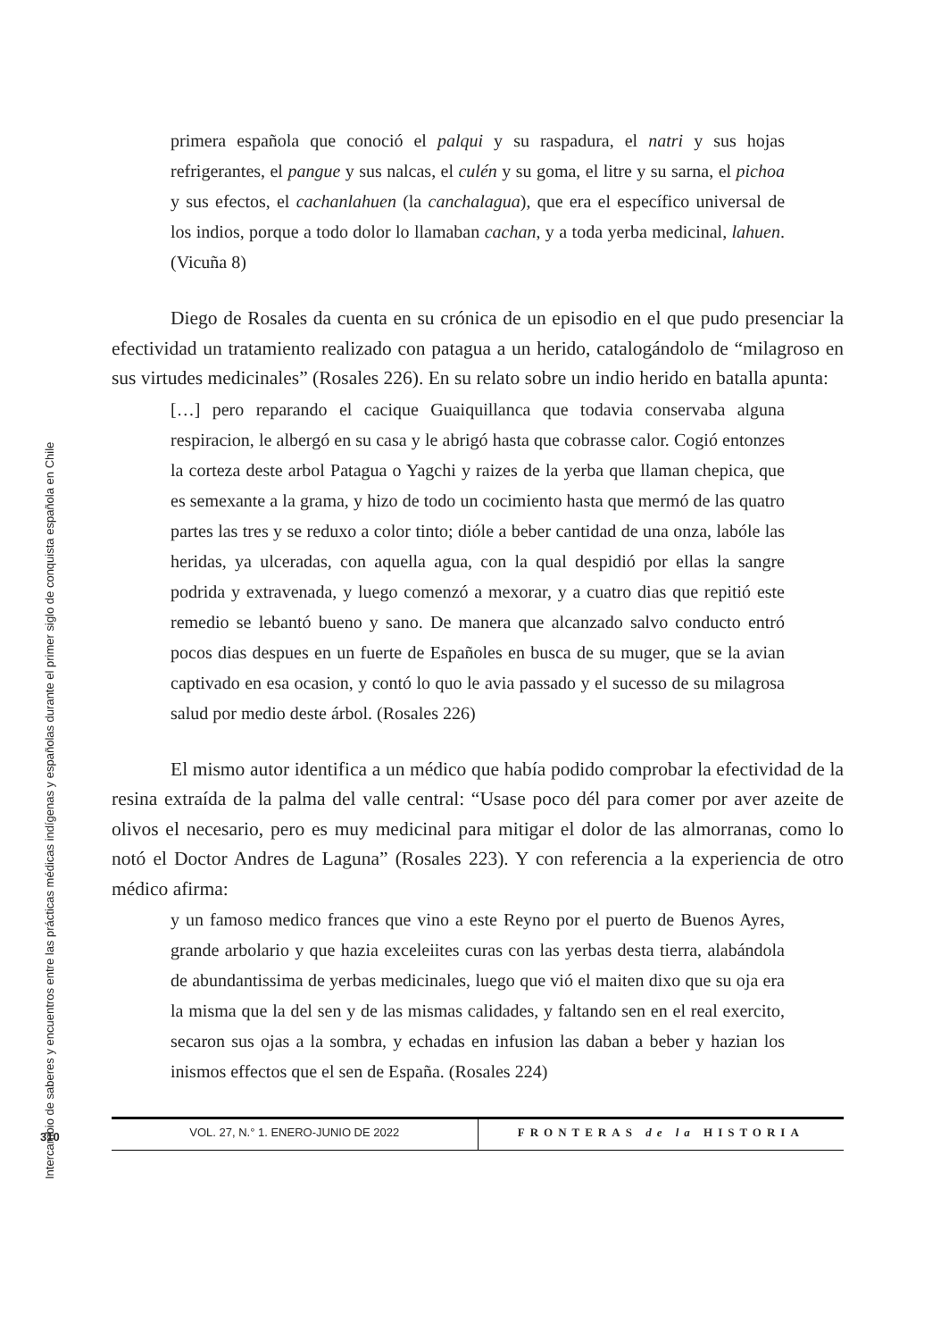Intercambio de saberes y encuentros entre las prácticas médicas indígenas y españolas durante el primer siglo de conquista española en Chile
primera española que conoció el palqui y su raspadura, el natri y sus hojas refrigerantes, el pangue y sus nalcas, el culén y su goma, el litre y su sarna, el pichoa y sus efectos, el cachanlahuen (la canchalagua), que era el específico universal de los indios, porque a todo dolor lo llamaban cachan, y a toda yerba medicinal, lahuen. (Vicuña 8)
Diego de Rosales da cuenta en su crónica de un episodio en el que pudo presenciar la efectividad un tratamiento realizado con patagua a un herido, catalogándolo de “milagroso en sus virtudes medicinales” (Rosales 226). En su relato sobre un indio herido en batalla apunta:
[…] pero reparando el cacique Guaiquillanca que todavia conservaba alguna respiracion, le albergó en su casa y le abrigó hasta que cobrasse calor. Cogió entonzes la corteza deste arbol Patagua o Yagchi y raizes de la yerba que llaman chepica, que es semexante a la grama, y hizo de todo un cocimiento hasta que mermó de las quatro partes las tres y se reduxo a color tinto; dióle a beber cantidad de una onza, labóle las heridas, ya ulceradas, con aquella agua, con la qual despidió por ellas la sangre podrida y extravenada, y luego comenzó a mexorar, y a cuatro dias que repitió este remedio se lebantó bueno y sano. De manera que alcanzado salvo conducto entró pocos dias despues en un fuerte de Españoles en busca de su muger, que se la avian captivado en esa ocasion, y contó lo quo le avia passado y el sucesso de su milagrosa salud por medio deste árbol. (Rosales 226)
El mismo autor identifica a un médico que había podido comprobar la efectividad de la resina extraída de la palma del valle central: “Usase poco dél para comer por aver azeite de olivos el necesario, pero es muy medicinal para mitigar el dolor de las almorranas, como lo notó el Doctor Andres de Laguna” (Rosales 223). Y con referencia a la experiencia de otro médico afirma:
y un famoso medico frances que vino a este Reyno por el puerto de Buenos Ayres, grande arbolario y que hazia exceleiites curas con las yerbas desta tierra, alabándola de abundantissima de yerbas medicinales, luego que vió el maiten dixo que su oja era la misma que la del sen y de las mismas calidades, y faltando sen en el real exercito, secaron sus ojas a la sombra, y echadas en infusion las daban a beber y hazian los inismos effectos que el sen de España. (Rosales 224)
310
VOL. 27, N.° 1. ENERO-JUNIO DE 2022
FRONTERAS de la HISTORIA